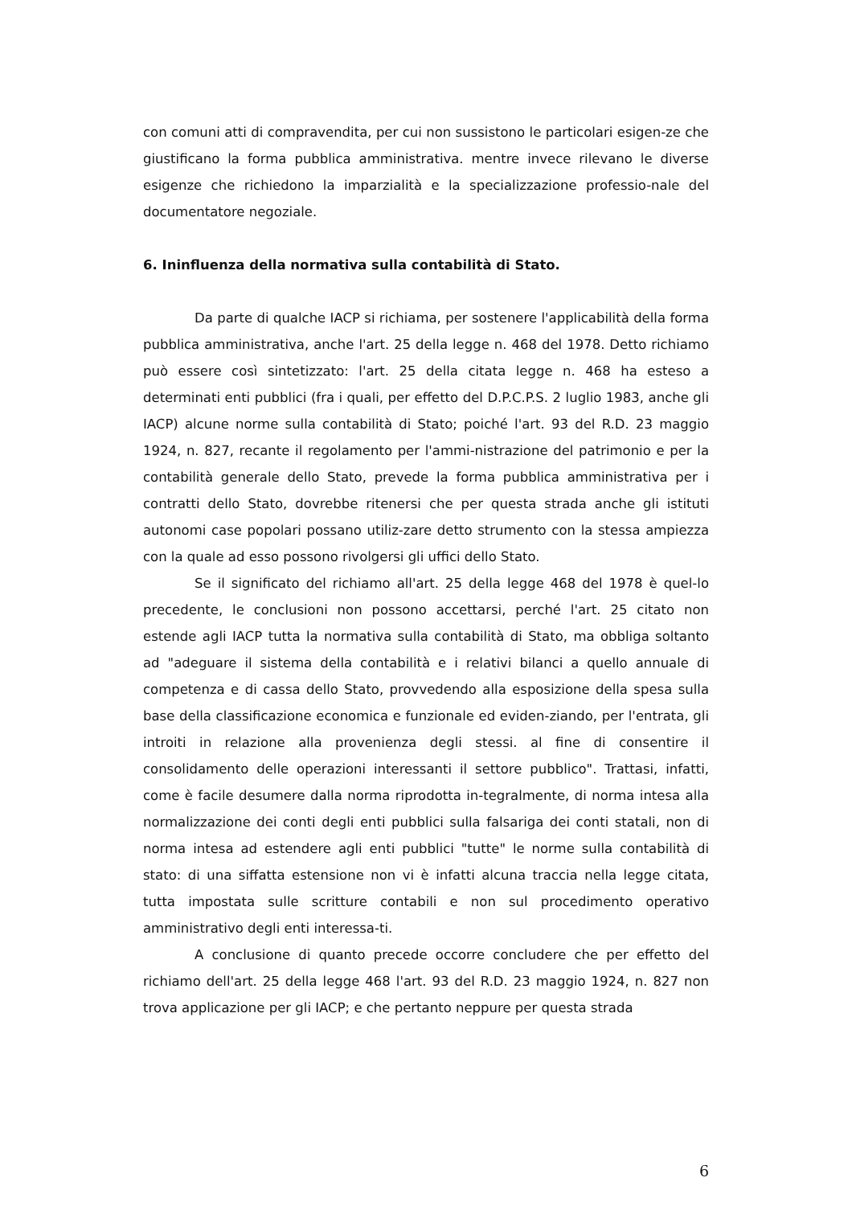con comuni atti di compravendita, per cui non sussistono le particolari esigen-ze che giustificano la forma pubblica amministrativa. mentre invece rilevano le diverse esigenze che richiedono la imparzialità e la specializzazione professio-nale del documentatore negoziale.
6. Ininfluenza della normativa sulla contabilità di Stato.
Da parte di qualche IACP si richiama, per sostenere l'applicabilità della forma pubblica amministrativa, anche l'art. 25 della legge n. 468 del 1978. Detto richiamo può essere così sintetizzato: l'art. 25 della citata legge n. 468 ha esteso a determinati enti pubblici (fra i quali, per effetto del D.P.C.P.S. 2 luglio 1983, anche gli IACP) alcune norme sulla contabilità di Stato; poiché l'art. 93 del R.D. 23 maggio 1924, n. 827, recante il regolamento per l'ammi-nistrazione del patrimonio e per la contabilità generale dello Stato, prevede la forma pubblica amministrativa per i contratti dello Stato, dovrebbe ritenersi che per questa strada anche gli istituti autonomi case popolari possano utiliz-zare detto strumento con la stessa ampiezza con la quale ad esso possono rivolgersi gli uffici dello Stato.
Se il significato del richiamo all'art. 25 della legge 468 del 1978 è quel-lo precedente, le conclusioni non possono accettarsi, perché l'art. 25 citato non estende agli IACP tutta la normativa sulla contabilità di Stato, ma obbliga soltanto ad "adeguare il sistema della contabilità e i relativi bilanci a quello annuale di competenza e di cassa dello Stato, provvedendo alla esposizione della spesa sulla base della classificazione economica e funzionale ed eviden-ziando, per l'entrata, gli introiti in relazione alla provenienza degli stessi. al fine di consentire il consolidamento delle operazioni interessanti il settore pubblico". Trattasi, infatti, come è facile desumere dalla norma riprodotta in-tegralmente, di norma intesa alla normalizzazione dei conti degli enti pubblici sulla falsariga dei conti statali, non di norma intesa ad estendere agli enti pubblici "tutte" le norme sulla contabilità di stato: di una siffatta estensione non vi è infatti alcuna traccia nella legge citata, tutta impostata sulle scritture contabili e non sul procedimento operativo amministrativo degli enti interessa-ti.
A conclusione di quanto precede occorre concludere che per effetto del richiamo dell'art. 25 della legge 468 l'art. 93 del R.D. 23 maggio 1924, n. 827 non trova applicazione per gli IACP; e che pertanto neppure per questa strada
6